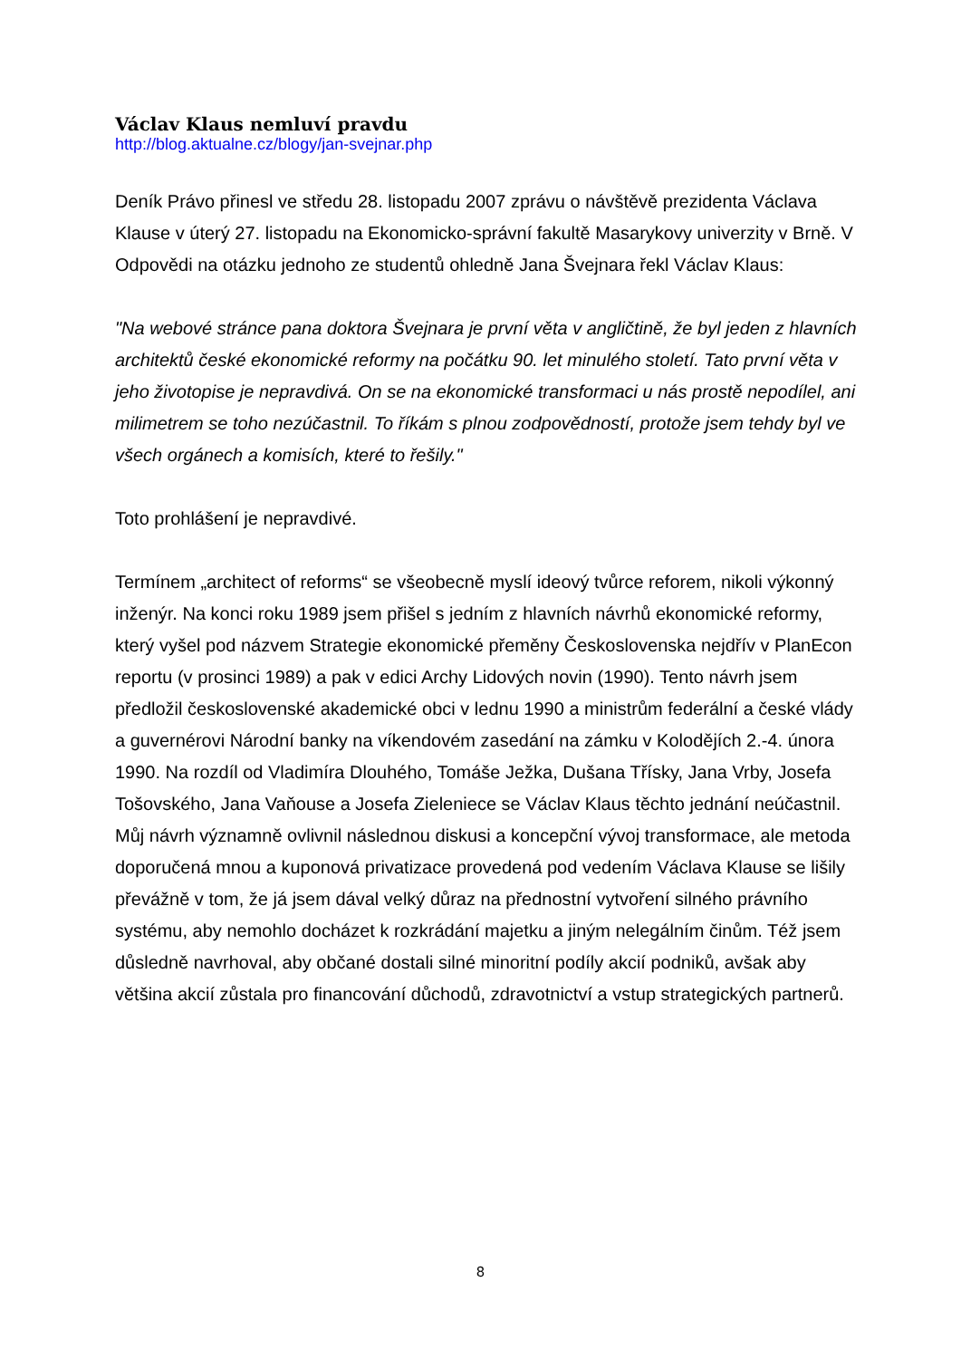Václav Klaus nemluví pravdu
http://blog.aktualne.cz/blogy/jan-svejnar.php
Deník Právo přinesl ve středu 28. listopadu 2007 zprávu o návštěvě prezidenta Václava Klause v úterý 27. listopadu na Ekonomicko-správní fakultě Masarykovy univerzity v Brně. V Odpovědi na otázku jednoho ze studentů ohledně Jana Švejnara řekl Václav Klaus:
"Na webové stránce pana doktora Švejnara je první věta v angličtině, že byl jeden z hlavních architektů české ekonomické reformy na počátku 90. let minulého století. Tato první věta v jeho životopise je nepravdivá. On se na ekonomické transformaci u nás prostě nepodílel, ani milimetrem se toho nezúčastnil. To říkám s plnou zodpovědností, protože jsem tehdy byl ve všech orgánech a komisích, které to řešily."
Toto prohlášení je nepravdivé.
Termínem „architect of reforms“ se všeobecně myslí ideový tvůrce reforem, nikoli výkonný inženýr. Na konci roku 1989 jsem přišel s jedním z hlavních návrhů ekonomické reformy, který vyšel pod názvem Strategie ekonomické přeměny Československa nejdřív v PlanEcon reportu (v prosinci 1989) a pak v edici Archy Lidových novin (1990). Tento návrh jsem předložil československé akademické obci v lednu 1990 a ministrům federální a české vlády a guvernérovi Národní banky na víkendovém zasedání na zámku v Kolodějích 2.-4. února 1990. Na rozdíl od Vladimíra Dlouhého, Tomáše Ježka, Dušana Třísky, Jana Vrby, Josefa Tošovského, Jana Vaňouse a Josefa Zieleniece se Václav Klaus těchto jednání neúčastnil. Můj návrh významně ovlivnil následnou diskusi a koncepční vývoj transformace, ale metoda doporučená mnou a kuponová privatizace provedená pod vedením Václava Klause se lišily převážně v tom, že já jsem dával velký důraz na přednostní vytvoření silného právního systému, aby nemohlo docházet k rozkrádání majetku a jiným nelegálním činům. Též jsem důsledně navrhoval, aby občané dostali silné minoritní podíly akcií podniků, avšak aby většina akcií zůstala pro financování důchodů, zdravotnictví a vstup strategických partnerů.
8